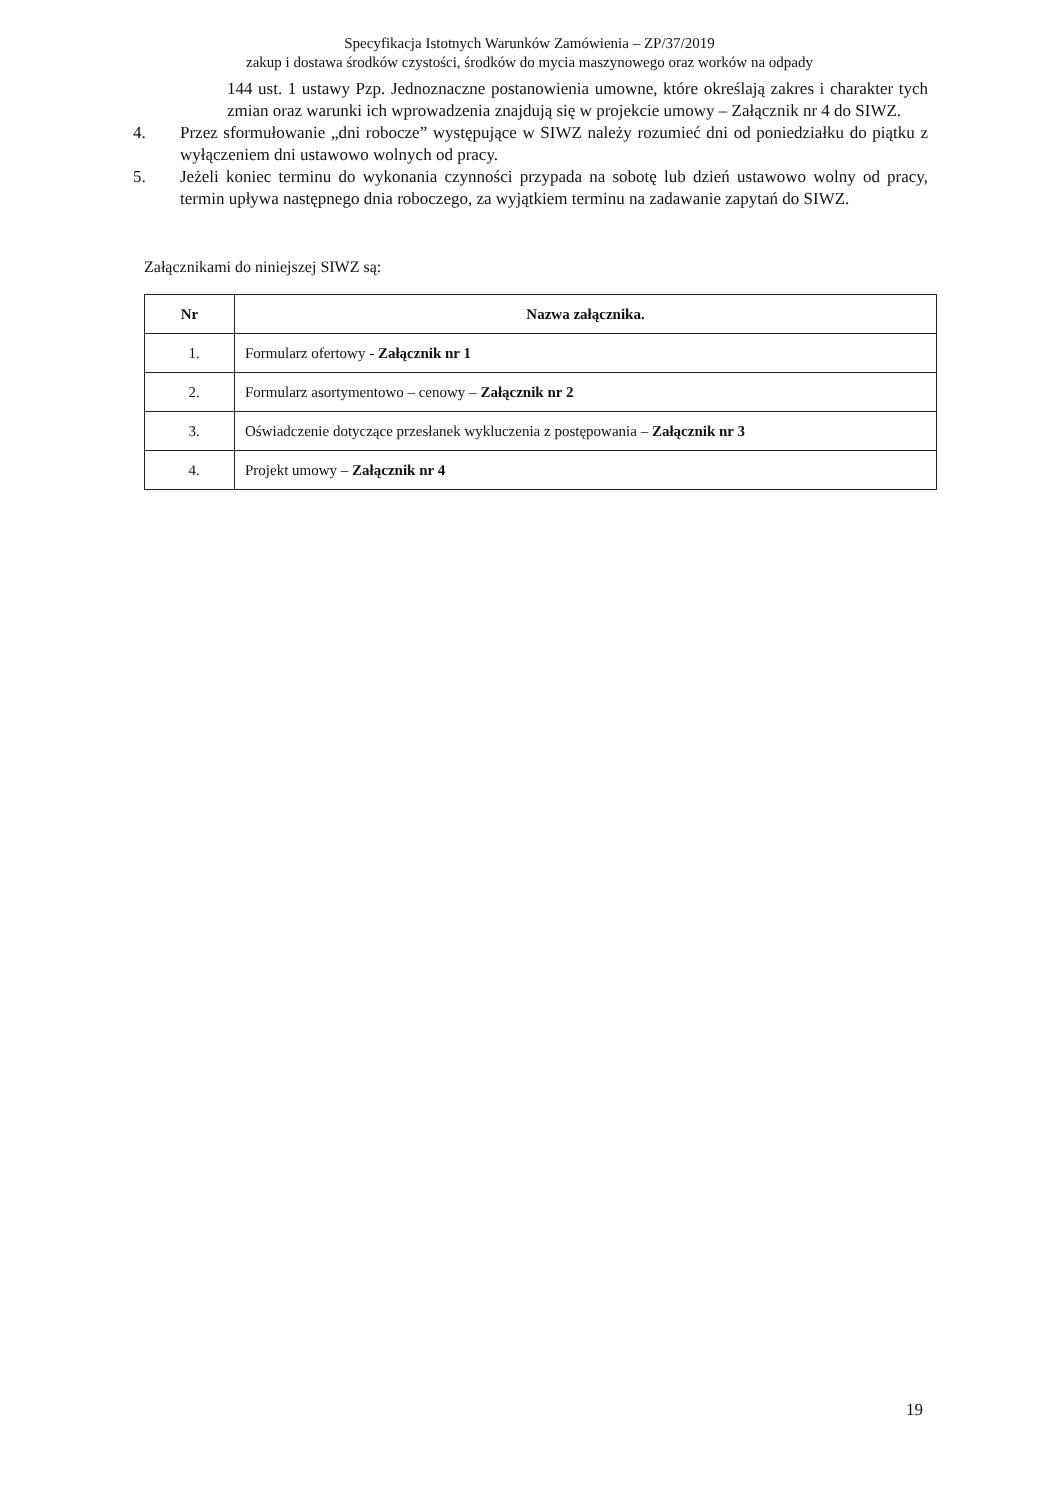Specyfikacja Istotnych Warunków Zamówienia – ZP/37/2019
zakup i dostawa środków czystości, środków do mycia maszynowego oraz worków na odpady
144 ust. 1 ustawy Pzp. Jednoznaczne postanowienia umowne, które określają zakres i charakter tych zmian oraz warunki ich wprowadzenia znajdują się w projekcie umowy – Załącznik nr 4 do SIWZ.
4. Przez sformułowanie „dni robocze” występujące w SIWZ należy rozumieć dni od poniedziałku do piątku z wyłączeniem dni ustawowo wolnych od pracy.
5. Jeżeli koniec terminu do wykonania czynności przypada na sobotę lub dzień ustawowo wolny od pracy, termin upływa następnego dnia roboczego, za wyjątkiem terminu na zadawanie zapytań do SIWZ.
Załącznikami do niniejszej SIWZ są:
| Nr | Nazwa załącznika. |
| --- | --- |
| 1. | Formularz ofertowy - Załącznik nr 1 |
| 2. | Formularz asortymentowo – cenowy – Załącznik nr 2 |
| 3. | Oświadczenie dotyczące przesłanek wykluczenia z postępowania – Załącznik nr 3 |
| 4. | Projekt umowy – Załącznik nr 4 |
19